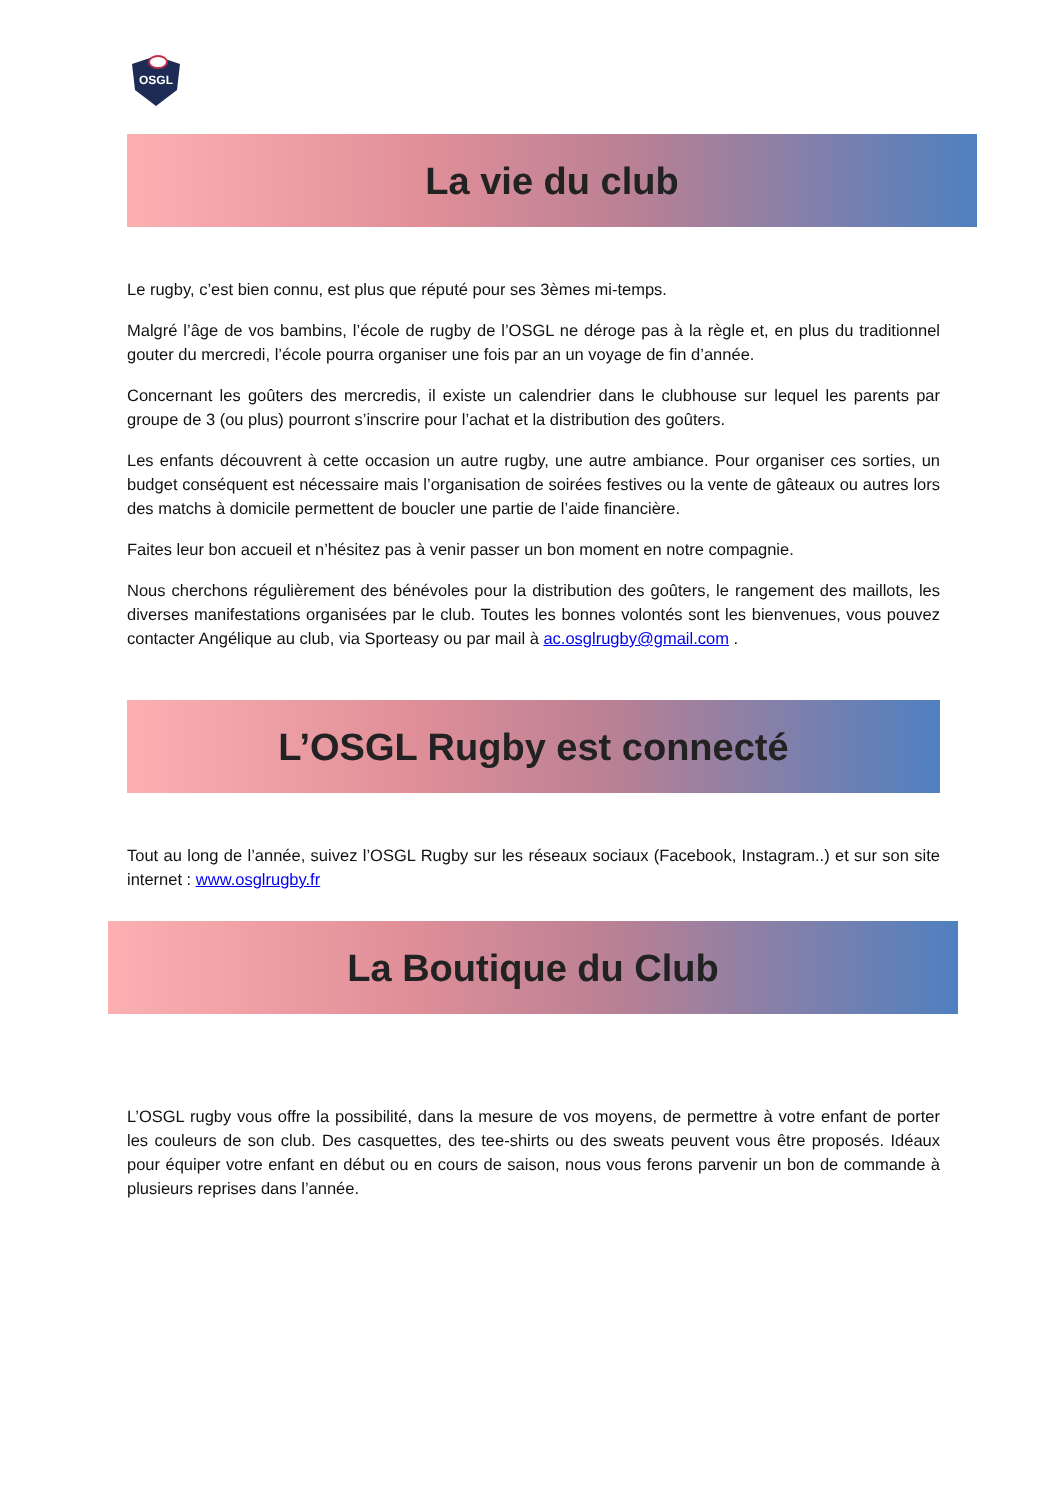OSGL
La vie du club
Le rugby, c’est bien connu, est plus que réputé pour ses 3èmes mi-temps.
Malgré l’âge de vos bambins, l’école de rugby de l’OSGL ne déroge pas à la règle et, en plus du traditionnel gouter du mercredi, l’école pourra organiser une fois par an un voyage de fin d’année.
Concernant les goûters des mercredis, il existe un calendrier dans le clubhouse sur lequel les parents par groupe de 3 (ou plus) pourront s’inscrire pour l’achat et la distribution des goûters.
Les enfants découvrent à cette occasion un autre rugby, une autre ambiance. Pour organiser ces sorties, un budget conséquent est nécessaire mais l’organisation de soirées festives ou la vente de gâteaux ou autres lors des matchs à domicile permettent de boucler une partie de l’aide financière.
Faites leur bon accueil et n’hésitez pas à venir passer un bon moment en notre compagnie.
Nous cherchons régulièrement des bénévoles pour la distribution des goûters, le rangement des maillots, les diverses manifestations organisées par le club. Toutes les bonnes volontés sont les bienvenues, vous pouvez contacter Angélique au club, via Sporteasy ou par mail à ac.osglrugby@gmail.com .
L’OSGL Rugby est connecté
Tout au long de l’année, suivez l’OSGL Rugby sur les réseaux sociaux (Facebook, Instagram..) et sur son site internet : www.osglrugby.fr
La Boutique du Club
L’OSGL rugby vous offre la possibilité, dans la mesure de vos moyens, de permettre à votre enfant de porter les couleurs de son club. Des casquettes, des tee-shirts ou des sweats peuvent vous être proposés. Idéaux pour équiper votre enfant en début ou en cours de saison, nous vous ferons parvenir un bon de commande à plusieurs reprises dans l’année.